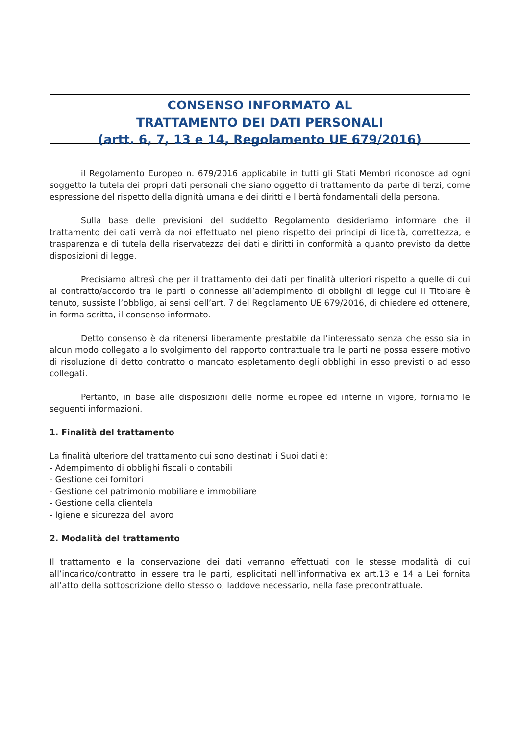CONSENSO INFORMATO AL
TRATTAMENTO DEI DATI PERSONALI
(artt. 6, 7, 13 e 14, Regolamento UE 679/2016)
il Regolamento Europeo n. 679/2016 applicabile in tutti gli Stati Membri riconosce ad ogni soggetto la tutela dei propri dati personali che siano oggetto di trattamento da parte di terzi, come espressione del rispetto della dignità umana e dei diritti e libertà fondamentali della persona.
Sulla base delle previsioni del suddetto Regolamento desideriamo informare che il trattamento dei dati verrà da noi effettuato nel pieno rispetto dei principi di liceità, correttezza, e trasparenza e di tutela della riservatezza dei dati e diritti in conformità a quanto previsto da dette disposizioni di legge.
Precisiamo altresì che per il trattamento dei dati per finalità ulteriori rispetto a quelle di cui al contratto/accordo tra le parti o connesse all’adempimento di obblighi di legge cui il Titolare è tenuto, sussiste l’obbligo, ai sensi dell’art. 7 del Regolamento UE 679/2016, di chiedere ed ottenere, in forma scritta, il consenso informato.
Detto consenso è da ritenersi liberamente prestabile dall’interessato senza che esso sia in alcun modo collegato allo svolgimento del rapporto contrattuale tra le parti ne possa essere motivo di risoluzione di detto contratto o mancato espletamento degli obblighi in esso previsti o ad esso collegati.
Pertanto, in base alle disposizioni delle norme europee ed interne in vigore, forniamo le seguenti informazioni.
1. Finalità del trattamento
La finalità ulteriore del trattamento cui sono destinati i Suoi dati è:
- Adempimento di obblighi fiscali o contabili
- Gestione dei fornitori
- Gestione del patrimonio mobiliare e immobiliare
- Gestione della clientela
- Igiene e sicurezza del lavoro
2. Modalità del trattamento
Il trattamento e la conservazione dei dati verranno effettuati con le stesse modalità di cui all’incarico/contratto in essere tra le parti, esplicitati nell’informativa ex art.13 e 14 a Lei fornita all’atto della sottoscrizione dello stesso o, laddove necessario, nella fase precontrattuale.